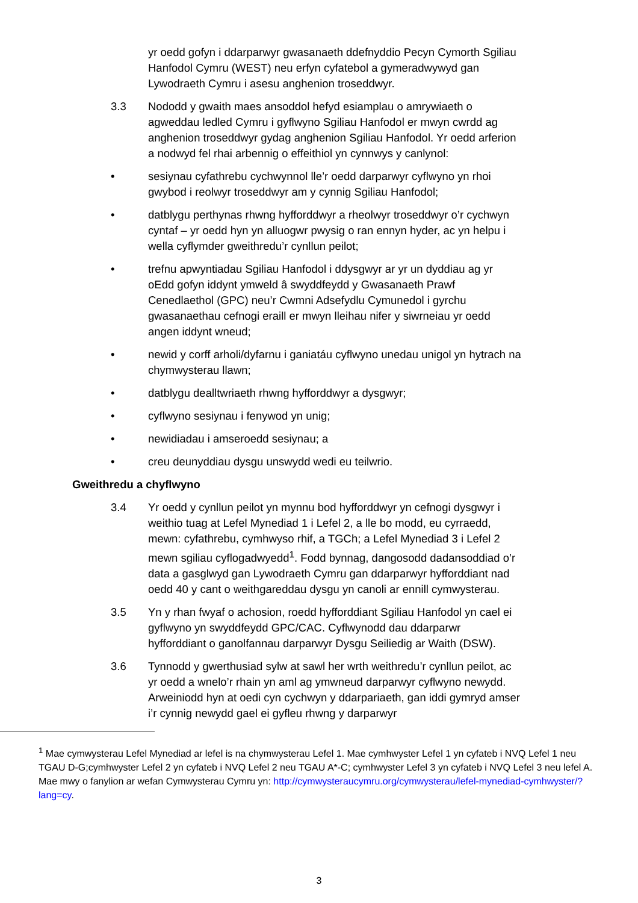yr oedd gofyn i ddarparwyr gwasanaeth ddefnyddio Pecyn Cymorth Sgiliau Hanfodol Cymru (WEST) neu erfyn cyfatebol a gymeradwywyd gan Lywodraeth Cymru i asesu anghenion troseddwyr.
3.3 Nododd y gwaith maes ansoddol hefyd esiamplau o amrywiaeth o agweddau ledled Cymru i gyflwyno Sgiliau Hanfodol er mwyn cwrdd ag anghenion troseddwyr gydag anghenion Sgiliau Hanfodol. Yr oedd arferion a nodwyd fel rhai arbennig o effeithiol yn cynnwys y canlynol:
• sesiynau cyfathrebu cychwynnol lle’r oedd darparwyr cyflwyno yn rhoi gwybod i reolwyr troseddwyr am y cynnig Sgiliau Hanfodol;
• datblygu perthynas rhwng hyfforddwyr a rheolwyr troseddwyr o’r cychwyn cyntaf – yr oedd hyn yn alluogwr pwysig o ran ennyn hyder, ac yn helpu i wella cyflymder gweithredu’r cynllun peilot;
• trefnu apwyntiadau Sgiliau Hanfodol i ddysgwyr ar yr un dyddiau ag yr oEdd gofyn iddynt ymweld â swyddfeydd y Gwasanaeth Prawf Cenedlaethol (GPC) neu’r Cwmni Adsefydlu Cymunedol i gyrchu gwasanaethau cefnogi eraill er mwyn lleihau nifer y siwrneiau yr oedd angen iddynt wneud;
• newid y corff arholi/dyfarnu i ganiatáu cyflwyno unedau unigol yn hytrach na chymwysterau llawn;
• datblygu dealltwriaeth rhwng hyfforddwyr a dysgwyr;
• cyflwyno sesiynau i fenywod yn unig;
• newidiadau i amseroedd sesiynau; a
• creu deunyddiau dysgu unswydd wedi eu teilwrio.
Gweithredu a chyflwyno
3.4 Yr oedd y cynllun peilot yn mynnu bod hyfforddwyr yn cefnogi dysgwyr i weithio tuag at Lefel Mynediad 1 i Lefel 2, a lle bo modd, eu cyrraedd, mewn: cyfathrebu, cymhwyso rhif, a TGCh; a Lefel Mynediad 3 i Lefel 2 mewn sgiliau cyflogadwyedd<sup>1</sup>. Fodd bynnag, dangosodd dadansoddiad o’r data a gasglwyd gan Lywodraeth Cymru gan ddarparwyr hyfforddiant nad oedd 40 y cant o weithgareddau dysgu yn canoli ar ennill cymwysterau.
3.5 Yn y rhan fwyaf o achosion, roedd hyfforddiant Sgiliau Hanfodol yn cael ei gyflwyno yn swyddfeydd GPC/CAC. Cyflwynodd dau ddarparwr hyfforddiant o ganolfannau darparwyr Dysgu Seiliedig ar Waith (DSW).
3.6 Tynnodd y gwerthusiad sylw at sawl her wrth weithredu’r cynllun peilot, ac yr oedd a wnelo’r rhain yn aml ag ymwneud darparwyr cyflwyno newydd. Arweiniodd hyn at oedi cyn cychwyn y ddarpariaeth, gan iddi gymryd amser i’r cynnig newydd gael ei gyfleu rhwng y darparwyr
<sup>1</sup> Mae cymwysterau Lefel Mynediad ar lefel is na chymwysterau Lefel 1. Mae cymhwyster Lefel 1 yn cyfateb i NVQ Lefel 1 neu TGAU D-G;cymhwyster Lefel 2 yn cyfateb i NVQ Lefel 2 neu TGAU A*-C; cymhwyster Lefel 3 yn cyfateb i NVQ Lefel 3 neu lefel A. Mae mwy o fanylion ar wefan Cymwysterau Cymru yn: http://cymwysteraucymru.org/cymwysterau/lefel-mynediad-cymhwyster/?lang=cy.
3